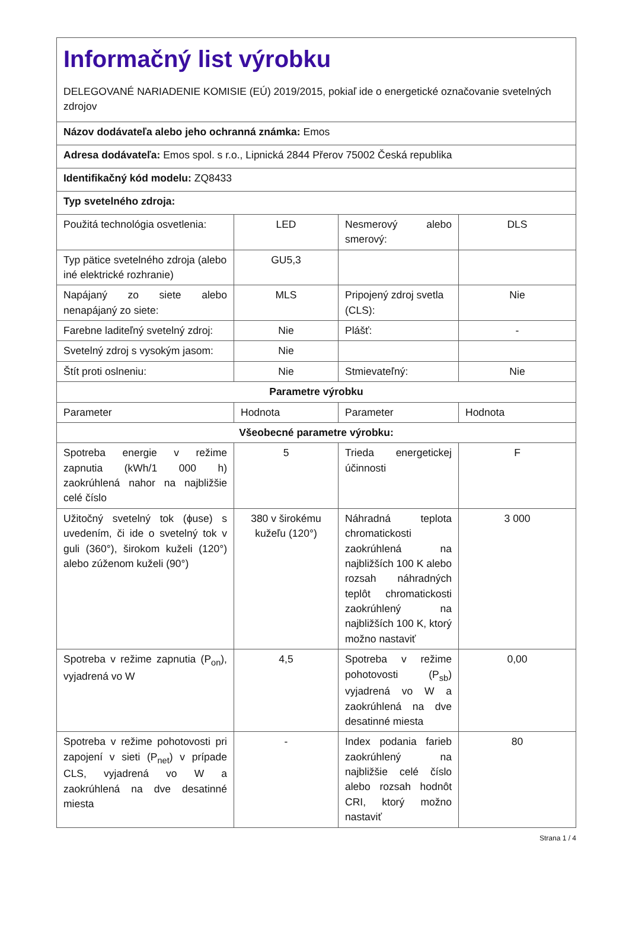| Informačný list výrobku DELEGOVANÉ NARIADENIE KOMISIE (EÚ) 2019/2015, pokiaľ ide o energetické označovanie svetelných zdrojov | | | |
| Názov dodávateľa alebo jeho ochranná známka: Emos | | | |
| Adresa dodávateľa: Emos spol. s r.o., Lipnická 2844 Přerov 75002 Česká republika | | | |
| Identifikačný kód modelu: ZQ8433 | | | |
| Typ svetelného zdroja: | | | |
| Použitá technológia osvetlenia: | LED | Nesmerový alebo smerový: | DLS |
| Typ pätice svetelného zdroja (alebo iné elektrické rozhranie) | GU5,3 | | |
| Napájaný zo siete alebo nenapájaný zo siete: | MLS | Pripojený zdroj svetla (CLS): | Nie |
| Farebne laditeľný svetelný zdroj: | Nie | Plášť: | - |
| Svetelný zdroj s vysokým jasom: | Nie | | |
| Štít proti oslneniu: | Nie | Stmievateľný: | Nie |
| Parametre výrobku | | | |
| Parameter | Hodnota | Parameter | Hodnota |
| Všeobecné parametre výrobku: | | | |
| Spotreba energie v režime zapnutia (kWh/1 000 h) zaokrúhlená nahor na najbližšie celé číslo | 5 | Trieda energetickej účinnosti | F |
| Užitočný svetelný tok (ϕuse) s uvedením, či ide o svetelný tok v guli (360°), širokom kuželi (120°) alebo zúženom kuželi (90°) | 380 v širokému kužeľu (120°) | Náhradná teplota chromatickosti zaokrúhlená na najbližších 100 K alebo rozsah náhradných teplôt chromatickosti zaokrúhlený na najbližších 100 K, ktorý možno nastaviť | 3 000 |
| Spotreba v režime zapnutia (P<sub>on</sub>), vyjadrená vo W | 4,5 | Spotreba v režime pohotovosti (P<sub>sb</sub>) vyjadrená vo W a zaokrúhlená na dve desatinné miesta | 0,00 |
| Spotreba v režime pohotovosti pri zapojení v sieti (P<sub>net</sub>) v prípade CLS, vyjadrená vo W a zaokrúhlená na dve desatinné miesta | - | Index podania farieb zaokrúhlený na najbližšie celé číslo alebo rozsah hodnôt CRI, ktorý možno nastaviť | 80 |
Strana 1 / 4